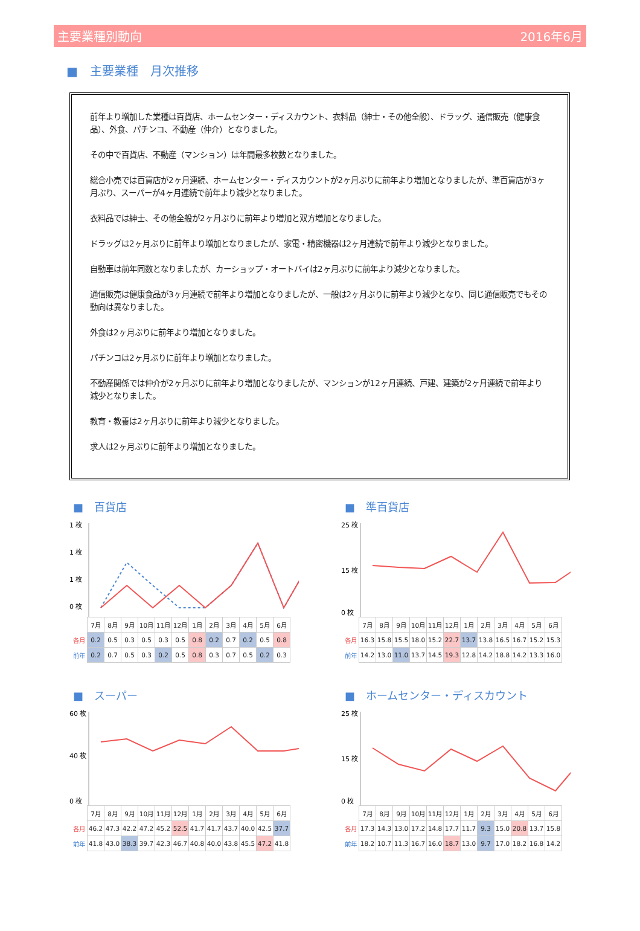主要業種別動向 2016年6月
■　主要業種　月次推移
前年より増加した業種は百貨店、ホームセンター・ディスカウント、衣料品（紳士・その他全般）、ドラッグ、通信販売（健康食品）、外食、パチンコ、不動産（仲介）となりました。
その中で百貨店、不動産（マンション）は年間最多枚数となりました。
総合小売では百貨店が2ヶ月連続、ホームセンター・ディスカウントが2ヶ月ぶりに前年より増加となりましたが、準百貨店が3ヶ月ぶり、スーパーが4ヶ月連続で前年より減少となりました。
衣料品では紳士、その他全般が2ヶ月ぶりに前年より増加と双方増加となりました。
ドラッグは2ヶ月ぶりに前年より増加となりましたが、家電・精密機器は2ヶ月連続で前年より減少となりました。
自動車は前年同数となりましたが、カーショップ・オートバイは2ヶ月ぶりに前年より減少となりました。
通信販売は健康食品が3ヶ月連続で前年より増加となりましたが、一般は2ヶ月ぶりに前年より減少となり、同じ通信販売でもその動向は異なりました。
外食は2ヶ月ぶりに前年より増加となりました。
パチンコは2ヶ月ぶりに前年より増加となりました。
不動産関係では仲介が2ヶ月ぶりに前年より増加となりましたが、マンションが12ヶ月連続、戸建、建築が2ヶ月連続で前年より減少となりました。
教育・教養は2ヶ月ぶりに前年より減少となりました。
求人は2ヶ月ぶりに前年より増加となりました。
■　百貨店
1 枚
1 枚
1 枚
0 枚
| | 7月 | 8月 | 9月 | 10月 | 11月 | 12月 | 1月 | 2月 | 3月 | 4月 | 5月 | 6月 |
| 各月 | 0.2 | 0.5 | 0.3 | 0.5 | 0.3 | 0.5 | 0.8 | 0.2 | 0.7 | 0.2 | 0.5 | 0.8 |
| 前年 | 0.2 | 0.7 | 0.5 | 0.3 | 0.2 | 0.5 | 0.8 | 0.3 | 0.7 | 0.5 | 0.2 | 0.3 |
■　準百貨店
25 枚
15 枚
0 枚
| | 7月 | 8月 | 9月 | 10月 | 11月 | 12月 | 1月 | 2月 | 3月 | 4月 | 5月 | 6月 |
| 各月 | 16.3 | 15.8 | 15.5 | 18.0 | 15.2 | 22.7 | 13.7 | 13.8 | 16.5 | 16.7 | 15.2 | 15.3 |
| 前年 | 14.2 | 13.0 | 11.0 | 13.7 | 14.5 | 19.3 | 12.8 | 14.2 | 18.8 | 14.2 | 13.3 | 16.0 |
■　スーパー
60 枚
40 枚
0 枚
| | 7月 | 8月 | 9月 | 10月 | 11月 | 12月 | 1月 | 2月 | 3月 | 4月 | 5月 | 6月 |
| 各月 | 46.2 | 47.3 | 42.2 | 47.2 | 45.2 | 52.5 | 41.7 | 41.7 | 43.7 | 40.0 | 42.5 | 37.7 |
| 前年 | 41.8 | 43.0 | 38.3 | 39.7 | 42.3 | 46.7 | 40.8 | 40.0 | 43.8 | 45.5 | 47.2 | 41.8 |
■　ホームセンター・ディスカウント
25 枚
15 枚
0 枚
| | 7月 | 8月 | 9月 | 10月 | 11月 | 12月 | 1月 | 2月 | 3月 | 4月 | 5月 | 6月 |
| 各月 | 17.3 | 14.3 | 13.0 | 17.2 | 14.8 | 17.7 | 11.7 | 9.3 | 15.0 | 20.8 | 13.7 | 15.8 |
| 前年 | 18.2 | 10.7 | 11.3 | 16.7 | 16.0 | 18.7 | 13.0 | 9.7 | 17.0 | 18.2 | 16.8 | 14.2 |